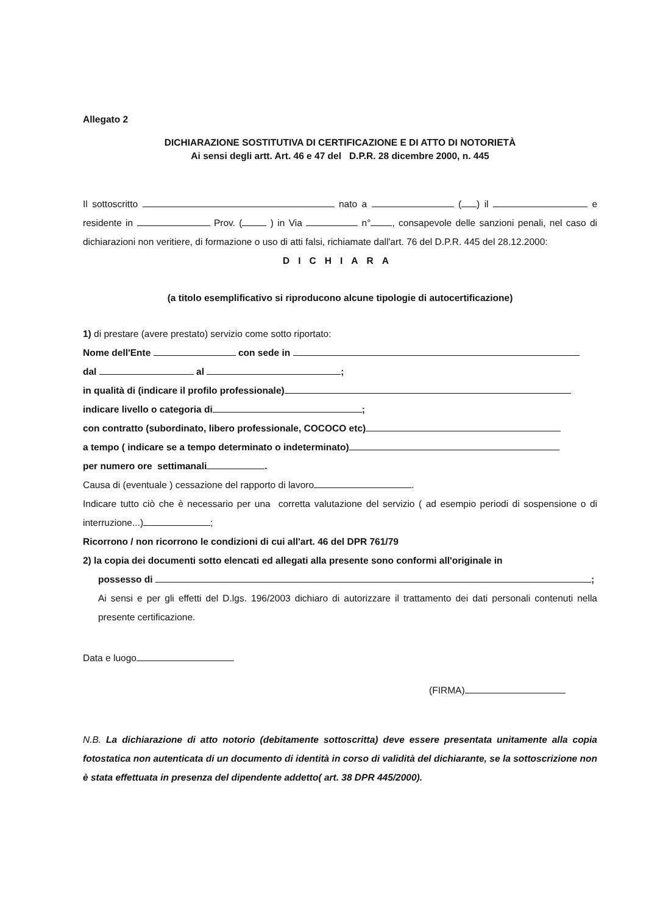Allegato 2
DICHIARAZIONE SOSTITUTIVA DI CERTIFICAZIONE E DI ATTO DI NOTORIETÀ
Ai sensi degli artt. Art. 46 e 47 del D.P.R. 28 dicembre 2000, n. 445
Il sottoscritto nato a ( ) il e residente in Prov. ( ) in Via n° , consapevole delle sanzioni penali, nel caso di dichiarazioni non veritiere, di formazione o uso di atti falsi, richiamate dall'art. 76 del D.P.R. 445 del 28.12.2000:
DICHIARA
(a titolo esemplificativo si riproducono alcune tipologie di autocertificazione)
1) di prestare (avere prestato) servizio come sotto riportato:
Nome dell'Ente con sede in
dal al ;
in qualità di (indicare il profilo professionale)
indicare livello o categoria di ;
con contratto (subordinato, libero professionale, COCOCO etc)
a tempo ( indicare se a tempo determinato o indeterminato)
per numero ore settimanali .
Causa di (eventuale ) cessazione del rapporto di lavoro .
Indicare tutto ciò che è necessario per una corretta valutazione del servizio ( ad esempio periodi di sospensione o di interruzione...) ;
Ricorrono / non ricorrono le condizioni di cui all'art. 46 del DPR 761/79
2) la copia dei documenti sotto elencati ed allegati alla presente sono conformi all'originale in
possesso di ;
Ai sensi e per gli effetti del D.lgs. 196/2003 dichiaro di autorizzare il trattamento dei dati personali contenuti nella presente certificazione.
Data e luogo
(FIRMA)
N.B. La dichiarazione di atto notorio (debitamente sottoscritta) deve essere presentata unitamente alla copia fotostatica non autenticata di un documento di identità in corso di validità del dichiarante, se la sottoscrizione non è stata effettuata in presenza del dipendente addetto( art. 38 DPR 445/2000).